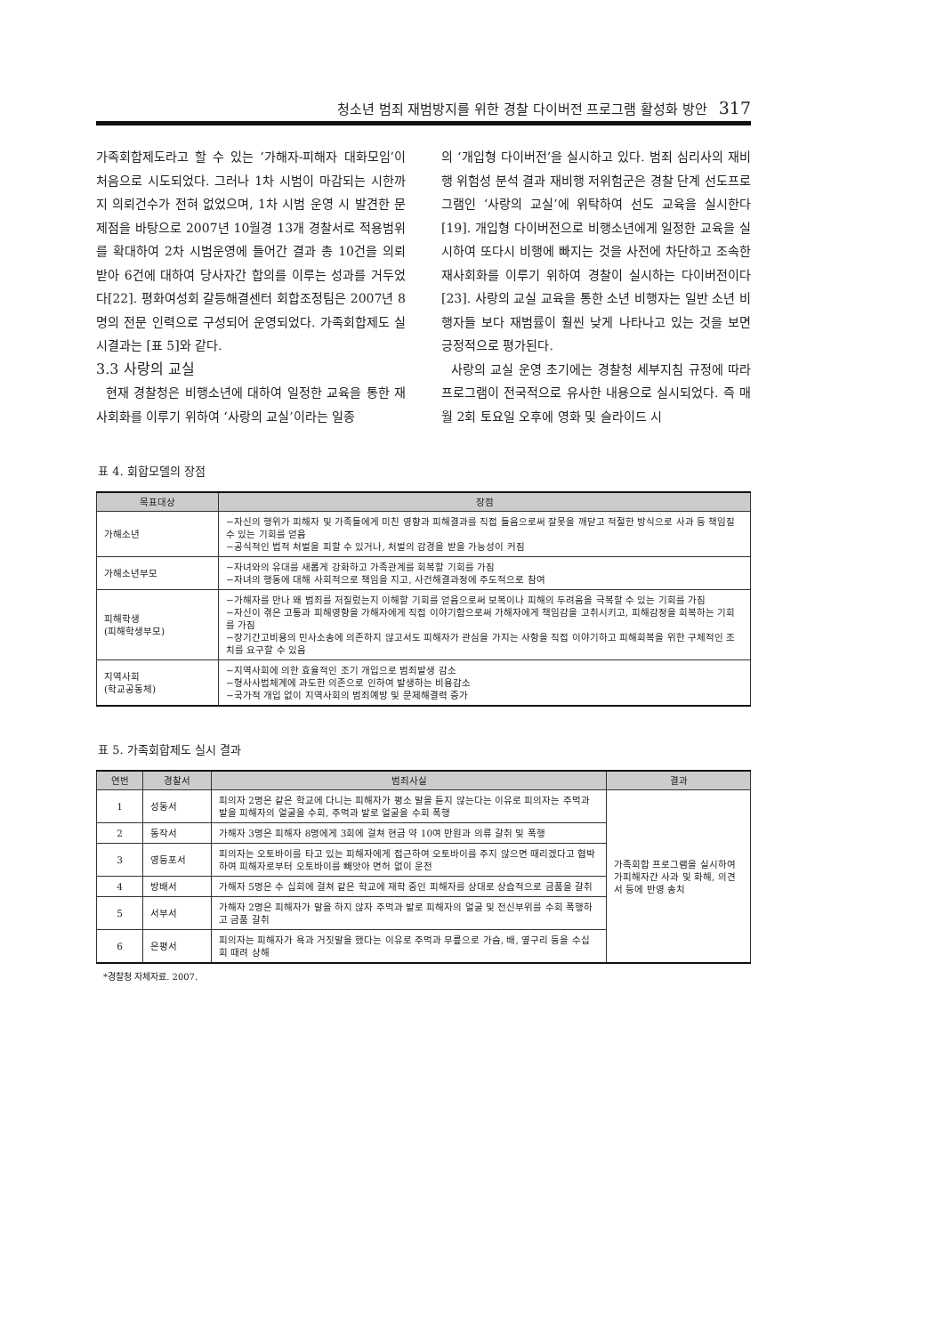청소년 범죄 재범방지를 위한 경찰 다이버전 프로그램 활성화 방안 317
가족회합제도라고 할 수 있는 ‘가해자-피해자 대화모임’이 처음으로 시도되었다. 그러나 1차 시범이 마감되는 시한까지 의뢰건수가 전혀 없었으며, 1차 시범 운영 시 발견한 문제점을 바탕으로 2007년 10월경 13개 경찰서로 적용범위를 확대하여 2차 시범운영에 들어간 결과 총 10건을 의뢰받아 6건에 대하여 당사자간 합의를 이루는 성과를 거두었다[22]. 평화여성회 갈등해결센터 회합조정팀은 2007년 8명의 전문 인력으로 구성되어 운영되었다. 가족회합제도 실시결과는 [표 5]와 같다.
3.3 사랑의 교실
현재 경찰청은 비행소년에 대하여 일정한 교육을 통한 재사회화를 이루기 위하여 ‘사랑의 교실’이라는 일종
의 ‘개입형 다이버전’을 실시하고 있다. 범죄 심리사의 재비행 위험성 분석 결과 재비행 저위험군은 경찰 단계 선도프로그램인 ‘사랑의 교실’에 위탁하여 선도 교육을 실시한다[19]. 개입형 다이버전으로 비행소년에게 일정한 교육을 실시하여 또다시 비행에 빠지는 것을 사전에 차단하고 조속한 재사회화를 이루기 위하여 경찰이 실시하는 다이버전이다[23]. 사랑의 교실 교육을 통한 소년 비행자는 일반 소년 비행자들 보다 재범률이 훨씬 낮게 나타나고 있는 것을 보면 긍정적으로 평가된다.
사랑의 교실 운영 초기에는 경찰청 세부지침 규정에 따라 프로그램이 전국적으로 유사한 내용으로 실시되었다. 즉 매월 2회 토요일 오후에 영화 및 슬라이드 시
표 4. 회합모델의 장점
| 목표대상 | 장점 |
| --- | --- |
| 가해소년 | −자신의 행위가 피해자 및 가족들에게 미친 영향과 피해결과를 직접 들음으로써 잘못을 깨닫고 적절한 방식으로 사과 등 책임질 수 있는 기회를 얻음 −공식적인 법적 처벌을 피할 수 있거나, 처벌의 감경을 받을 가능성이 커짐 |
| 가해소년부모 | −자녀와의 유대를 새롭게 강화하고 가족관계를 회복할 기회를 가짐 −자녀의 행동에 대해 사회적으로 책임을 지고, 사건해결과정에 주도적으로 참여 |
| 피해학생 (피해학생부모) | −가해자를 만나 왜 범죄를 저질렀는지 이해할 기회를 얻음으로써 보복이나 피해의 두려움을 극복할 수 있는 기회를 가짐 −자신이 겪은 고통과 피해영향을 가해자에게 직접 이야기함으로써 가해자에게 책임감을 고취시키고, 피해감정을 회복하는 기회를 가짐 −장기간고비용의 민사소송에 의존하지 않고서도 피해자가 관심을 가지는 사항을 직접 이야기하고 피해회복을 위한 구체적인 조치를 요구할 수 있음 |
| 지역사회 (학교공동체) | −지역사회에 의한 효율적인 조기 개입으로 범죄발생 감소 −형사사법체계에 과도한 의존으로 인하여 발생하는 비용감소 −국가적 개입 없이 지역사회의 범죄예방 및 문제해결력 증가 |
표 5. 가족회합제도 실시 결과
| 연번 | 경찰서 | 범죄사실 | 결과 |
| --- | --- | --- | --- |
| 1 | 성동서 | 피의자 2명은 같은 학교에 다니는 피해자가 평소 말을 듣지 않는다는 이유로 피의자는 주먹과 발을 피해자의 얼굴을 수회, 주먹과 발로 얼굴을 수회 폭행 | 가족회합 프로그램을 실시하여 가피해자간 사과 및 화해, 의견서 등에 반영 송치 |
| 2 | 동작서 | 가해자 3명은 피해자 8명에게 3회에 걸쳐 현금 약 10여 만원과 의류 갈취 및 폭행 | |
| 3 | 영등포서 | 피의자는 오토바이를 타고 있는 피해자에게 접근하여 오토바이를 주지 않으면 때리겠다고 협박하여 피해자로부터 오토바이를 빼앗아 면허 없이 운전 | |
| 4 | 방배서 | 가해자 5명은 수 십회에 걸쳐 같은 학교에 재학 중인 피해자를 상대로 상습적으로 금품을 갈취 | |
| 5 | 서부서 | 가해자 2명은 피해자가 말을 하지 않자 주먹과 발로 피해자의 얼굴 및 전신부위를 수회 폭행하고 금품 갈취 | |
| 6 | 은평서 | 피의자는 피해자가 욕과 거짓말을 했다는 이유로 주먹과 무릎으로 가슴, 배, 옆구리 등을 수십 회 때려 상해 | |
*경찰청 자체자료. 2007.